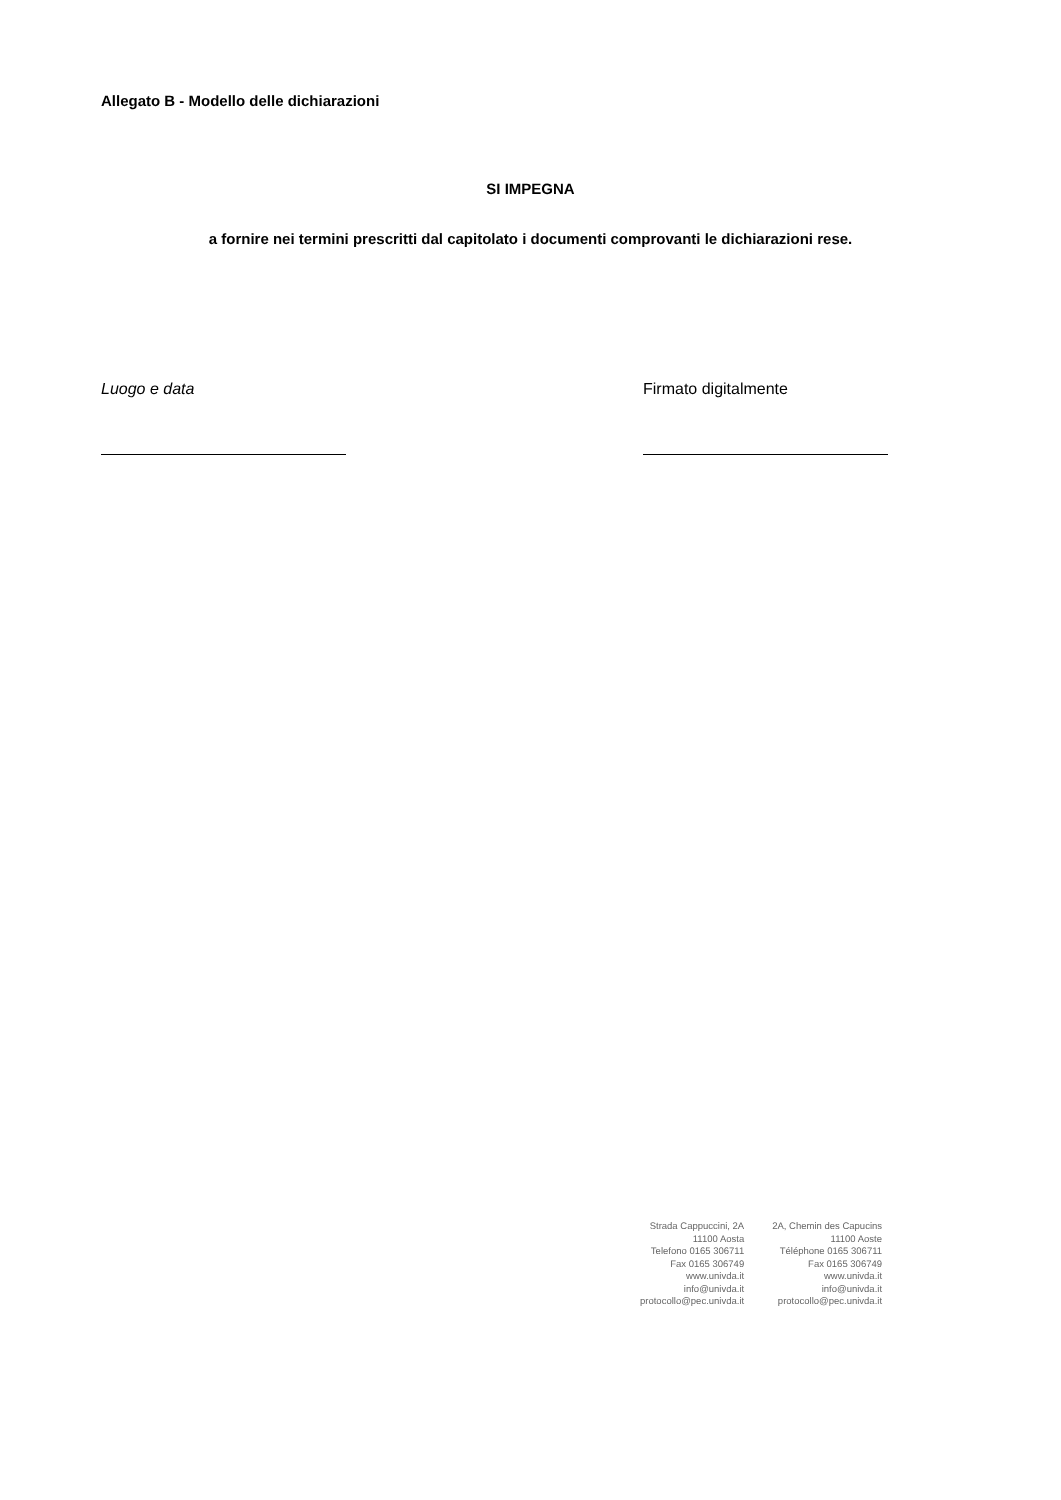Allegato B - Modello delle dichiarazioni
SI IMPEGNA
a fornire nei termini prescritti dal capitolato i documenti comprovanti le dichiarazioni rese.
Luogo e data Firmato digitalmente
Strada Cappuccini, 2A
11100 Aosta
Telefono 0165 306711
Fax 0165 306749
www.univda.it
info@univda.it
protocollo@pec.univda.it
2A, Chemin des Capucins
11100 Aoste
Téléphone 0165 306711
Fax 0165 306749
www.univda.it
info@univda.it
protocollo@pec.univda.it